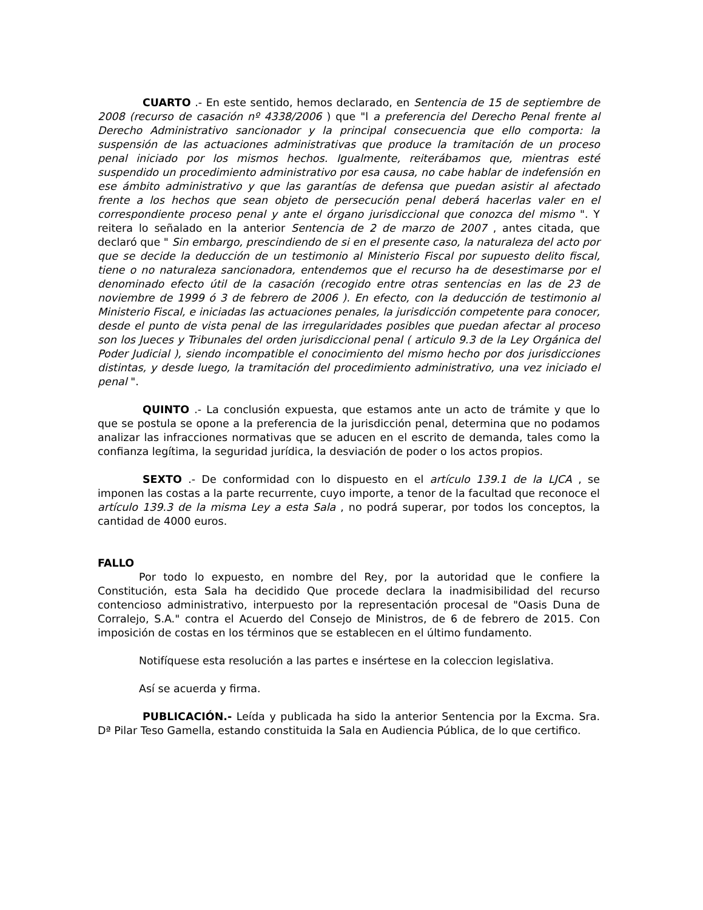CUARTO .- En este sentido, hemos declarado, en Sentencia de 15 de septiembre de 2008 (recurso de casación nº 4338/2006 ) que "l a preferencia del Derecho Penal frente al Derecho Administrativo sancionador y la principal consecuencia que ello comporta: la suspensión de las actuaciones administrativas que produce la tramitación de un proceso penal iniciado por los mismos hechos. Igualmente, reiterábamos que, mientras esté suspendido un procedimiento administrativo por esa causa, no cabe hablar de indefensión en ese ámbito administrativo y que las garantías de defensa que puedan asistir al afectado frente a los hechos que sean objeto de persecución penal deberá hacerlas valer en el correspondiente proceso penal y ante el órgano jurisdiccional que conozca del mismo ". Y reitera lo señalado en la anterior Sentencia de 2 de marzo de 2007 , antes citada, que declaró que " Sin embargo, prescindiendo de si en el presente caso, la naturaleza del acto por que se decide la deducción de un testimonio al Ministerio Fiscal por supuesto delito fiscal, tiene o no naturaleza sancionadora, entendemos que el recurso ha de desestimarse por el denominado efecto útil de la casación (recogido entre otras sentencias en las de 23 de noviembre de 1999 ó 3 de febrero de 2006 ). En efecto, con la deducción de testimonio al Ministerio Fiscal, e iniciadas las actuaciones penales, la jurisdicción competente para conocer, desde el punto de vista penal de las irregularidades posibles que puedan afectar al proceso son los Jueces y Tribunales del orden jurisdiccional penal ( articulo 9.3 de la Ley Orgánica del Poder Judicial ), siendo incompatible el conocimiento del mismo hecho por dos jurisdicciones distintas, y desde luego, la tramitación del procedimiento administrativo, una vez iniciado el penal ".
QUINTO .- La conclusión expuesta, que estamos ante un acto de trámite y que lo que se postula se opone a la preferencia de la jurisdicción penal, determina que no podamos analizar las infracciones normativas que se aducen en el escrito de demanda, tales como la confianza legítima, la seguridad jurídica, la desviación de poder o los actos propios.
SEXTO .- De conformidad con lo dispuesto en el artículo 139.1 de la LJCA , se imponen las costas a la parte recurrente, cuyo importe, a tenor de la facultad que reconoce el artículo 139.3 de la misma Ley a esta Sala , no podrá superar, por todos los conceptos, la cantidad de 4000 euros.
FALLO
Por todo lo expuesto, en nombre del Rey, por la autoridad que le confiere la Constitución, esta Sala ha decidido Que procede declara la inadmisibilidad del recurso contencioso administrativo, interpuesto por la representación procesal de "Oasis Duna de Corralejo, S.A." contra el Acuerdo del Consejo de Ministros, de 6 de febrero de 2015. Con imposición de costas en los términos que se establecen en el último fundamento.
Notifíquese esta resolución a las partes e insértese en la coleccion legislativa.
Así se acuerda y firma.
PUBLICACIÓN.- Leída y publicada ha sido la anterior Sentencia por la Excma. Sra. Dª Pilar Teso Gamella, estando constituida la Sala en Audiencia Pública, de lo que certifico.